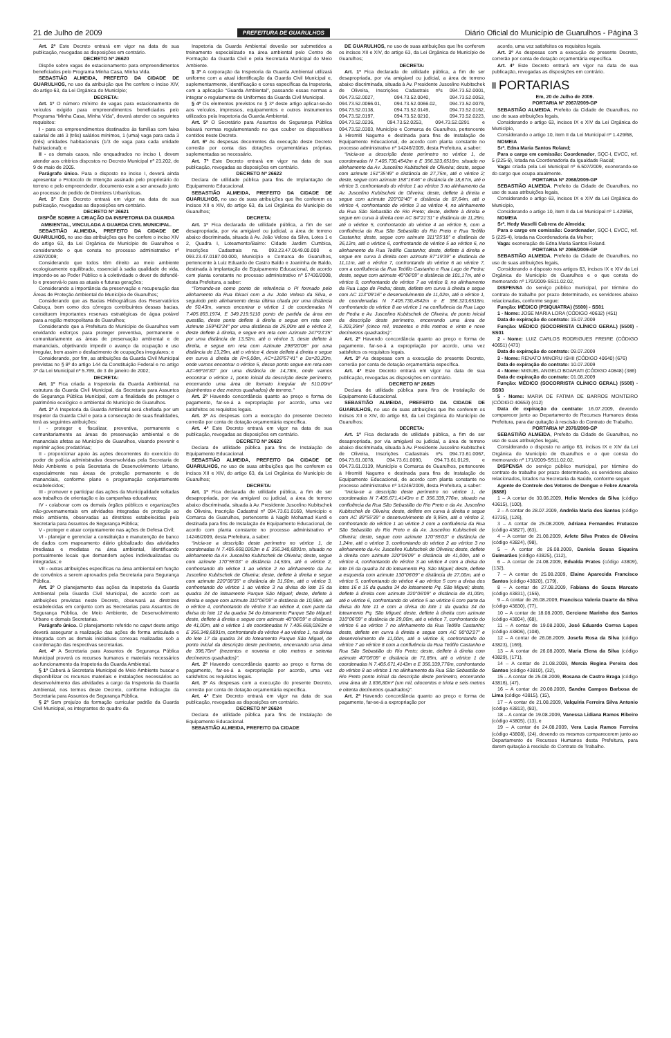21 de Julho de 2009 PREFEITURA DE GUARULHOS Diário Oficial do Município de Guarulhos - Página 3
Art. 2º Este Decreto entrará em vigor na data de sua publicação, revogadas as disposições em contrário.
DECRETO Nº 26620
Dispõe sobre vagas de estacionamento para empreendimentos beneficiados pelo Programa Minha Casa, Minha Vida.
SEBASTIÃO ALMEIDA, PREFEITO DA CIDADE DE GUARULHOS, no uso da atribuição que lhe confere o inciso XIV, do artigo 63, da Lei Orgânica do Município;
DECRETA:
Art. 1º O número mínimo de vagas para estacionamento de veículos exigido para empreendimentos beneficiados pelo Programa “Minha Casa, Minha Vida”, deverá atender os seguintes requisitos:
I - para os empreendimentos destinados às famílias com faixa salarial de até 3 (três) salários mínimos, 1 (uma) vaga para cada 3 (três) unidades habitacionais (1/3 de vaga para cada unidade habitacional); e
II - os demais casos, não enquadrados no inciso I, devem atender aos critérios dispostos no Decreto Municipal nº 23.202, de 9 de maio de 2005.
Parágrafo único. Para o disposto no inciso I, deverá ainda apresentar o Protocolo de Intenção assinado pelo proprietário do terreno e pelo empreendedor, documento este a ser anexado junto ao processo de pedido de Diretrizes Urbanísticas.
Art. 3° Este Decreto entrará em vigor na data de sua publicação, revogadas as disposições em contrário.
DECRETO Nº 26621
DISPÕE SOBRE A CRIAÇÃO DA INSPETORIA DA GUARDA AMBIENTAL, VINCULADA A GUARDA CIVIL MUNICIPAL.
SEBASTIÃO ALMEIDA, PREFEITO DA CIDADE DE GUARULHOS, no uso das atribuições que lhe confere o inciso XIV do artigo 63, da Lei Orgânica do Município de Guarulhos e considerando o que consta no processo administrativo nº 4287/2009;
Considerando que todos têm direito ao meio ambiente ecologicamente equilibrado, essencial à sadia qualidade de vida, impondo-se ao Poder Público e à coletividade o dever de defendê-lo e preservá-lo para as atuais e futuras gerações;
Considerando a importância da preservação e recuperação das Áreas de Proteção Ambiental do Município de Guarulhos;
Considerando que as Bacias Hidrográficas dos Reservatórios Cabuçu, bem como dos córregos contribuintes dessas bacias, constituem importantes reservas estratégicas de água potável para a região metropolitana de Guarulhos;
Considerando que a Prefeitura do Município de Guarulhos vem envidando esforços para proteger preventiva, permanente e comunitariamente as áreas de preservação ambiental e de mananciais, objetivando impedir o avanço da ocupação e uso irregular, bem assim o desfazimento de ocupações irregulares; e
Considerando, por fim, as atribuições da Guarda Civil Municipal previstas no § 8º do artigo 144 da Constituição Federal e no artigo 3º da Lei Municipal nº 5.769, de 3 de janeiro de 2002;
DECRETA:
Art. 1º Fica criada a Inspetoria da Guarda Ambiental, na estrutura da Guarda Civil Municipal, da Secretaria para Assuntos de Segurança Pública Municipal, com a finalidade de proteger o patrimônio ecológico e ambiental do Município de Guarulhos.
Art. 2º A Inspetoria da Guarda Ambiental será chefiada por um Inspetor da Guarda Civil e para a consecução de suas finalidades, terá as seguintes atribuições:
I - proteger e fiscalizar, preventiva, permanente e comunitariamente as áreas de preservação ambiental e de mananciais afetas ao Município de Guarulhos, visando prevenir e reprimir ações predatórias;
II - proporcionar apoio às ações decorrentes do exercício do poder de polícia administrativa desenvolvidas pela Secretaria de Meio Ambiente e pela Secretaria de Desenvolvimento Urbano, especialmente nas áreas de proteção permanente e de mananciais, conforme plano e programação conjuntamente estabelecidos;
III - promover e participar das ações da Municipalidade voltadas aos trabalhos de orientação e às campanhas educativas;
IV - colaborar com os demais órgãos públicos e organizações não-governamentais em atividades integradas de proteção ao meio ambiente, observadas as diretrizes estabelecidas pela Secretaria para Assuntos de Segurança Pública;
V - proteger e atuar conjuntamente nas ações de Defesa Civil;
VI - planejar e gerenciar a constituição e manutenção de banco de dados com mapeamento diário globalizado das atividades imediatas e mediatas na área ambiental, identificando pontualmente locais que demandem ações individualizadas ou integradas; e
VII - outras atribuições específicas na área ambiental em função de convênios a serem aprovados pela Secretaria para Segurança Pública.
Art. 3º O planejamento das ações da Inspetoria da Guarda Ambiental pela Guarda Civil Municipal, de acordo com as atribuições previstas neste Decreto, observará as diretrizes estabelecidas em conjunto com as Secretarias para Assuntos de Segurança Pública, de Meio Ambiente, de Desenvolvimento Urbano e demais Secretarias.
Parágrafo único. O planejamento referido no caput deste artigo deverá assegurar a realização das ações de forma articulada e integrada com as demais iniciativas conexas realizadas sob a coordenação das respectivas secretarias.
Art. 4º A Secretaria para Assuntos de Segurança Pública Municipal proverá os recursos humanos e materiais necessários ao funcionamento da Inspetoria da Guarda Ambiental.
§ 1º Caberá à Secretaria Municipal de Meio Ambiente buscar e disponibilizar os recursos materiais e instalações necessários ao desenvolvimento das atividades a cargo da Inspetoria da Guarda Ambiental, nos termos deste Decreto, conforme indicação da Secretaria para Assuntos de Segurança Pública.
§ 2º Sem prejuízo da formação curricular padrão da Guarda Civil Municipal, os integrantes do quadro da
Inspetoria da Guarda Ambiental deverão ser submetidos a treinamento especializado na área ambiental pelo Centro de Formação da Guarda Civil e pela Secretaria Municipal do Meio Ambiente.
§ 3º A corporação da Inspetoria da Guarda Ambiental utilizará uniforme com a atual identificação da Guarda Civil Municipal e, suplementarmente, identificação e cores específicas da Inspetoria, com a aplicação “Guarda Ambiental”, passando essas normas a integrar o regulamento de Uniformes da Guarda Civil Municipal.
§ 4º Os elementos previstos no § 3º deste artigo aplicar-se-ão aos veículos, impressos, equipamentos e outros instrumentos utilizados pela Inspetoria da Guarda Ambiental.
Art. 5º O Secretário para Assuntos de Segurança Pública baixará normas regulamentando no que couber os dispositivos contidos neste Decreto.
Art. 6º As despesas decorrentes da execução deste Decreto correrão por conta das dotações orçamentárias próprias, suplementadas se necessário.
Art. 7º Este Decreto entrará em vigor na data de sua publicação, revogadas as disposições em contrário.
DECRETO Nº 26622
Declara de utilidade pública para fins de Implantação de Equipamento Educacional.
SEBASTIÃO ALMEIDA, PREFEITO DA CIDADE DE GUARULHOS, no uso de suas atribuições que lhe conferem os incisos XII e XIV, do artigo 63, da Lei Orgânica do Município de Guarulhos;
DECRETA:
Art. 1º Fica declarada de utilidade pública, a fim de ser desapropriada, por via amigável ou judicial, a área de terreno abaixo discriminada, situada à Av. João Veloso da Silva, Lotes 1 e 2, Quadra I, Loteamento/Bairro: Cidade Jardim Cumbica, Inscrições Cadastrais ns. 093.23.47.0149.00.000 e 093.23.47.0187.00.000, Município e Comarca de Guarulhos, pertencente à Luiz Eduardo de Castro Baldo e Joaninha de Baldo, destinada à Implantação de Equipamento Educacional, de acordo com planta constante no processo administrativo nº 57430/2008, desta Prefeitura, a saber:
“Tomando-se como ponto de referência o PI formado pelo alinhamento da Rua Ibiraci com a Av. João Veloso da Silva, e seguindo pelo alinhamento desta última citada por uma distância de 50,43m, vamos encontrar o vértice 1 de coordenadas N 7.405.893.1974, E 349.219.5110 ponto de partida da área em questão, deste ponto deflete à direita e segue em reta com Azimute 159º42'34" por uma distância de 25,00m até o vértice 2, deste deflete à direita, e segue em reta com Azimute 247º23'35" por uma distância de 13,52m, até o vértice 3, deste deflete à direita, e segue em reta com Azimute 298º20'08" por uma distância de 13,29m, até o vértice 4, deste deflete à direita e segue em curva à direita de R=5,00m, AC=126º57'41" e Ds=20,20m, onde vamos encontrar o vértice 5, desse ponto segue em reta com AZ=66º16'30" por uma distância de 14,78m, onde vamos encontrar o vértice 1, ponto inicial da descrição deste perímetro, encerrando uma área de formato irregular de 510,00m² (quinhentos e dez metros quadrados) de terreno.”
Art. 2º Havendo concordância quanto ao preço e forma de pagamento, far-se-á a expropriação por acordo, uma vez satisfeitos os requisitos legais.
Art. 3º As despesas com a execução do presente Decreto correrão por conta de dotação orçamentária específica.
Art. 4º Este Decreto entrará em vigor na data de sua publicação, revogadas as disposições em contrário.
DECRETO Nº 26623
Declara de utilidade pública para fins de Instalação de Equipamento Educacional.
SEBASTIÃO ALMEIDA, PREFEITO DA CIDADE DE GUARULHOS, no uso de suas atribuições que lhe conferem os incisos XII e XIV, do artigo 63, da Lei Orgânica do Município de Guarulhos;
DECRETA:
Art. 1º Fica declarada de utilidade pública, a fim de ser desapropriada, por via amigável ou judicial, a área de terreno abaixo discriminada, situada à Av. Presidente Juscelino Kubitschek de Oliveira, Inscrição Cadastral nº 094.73.61.0169, Município e Comarca de Guarulhos, pertencente à Nagib Mohamad Kurdi e destinada para fins de Instalação de Equipamento Educacional, de acordo com planta constante no processo administrativo nº 14246/2009, desta Prefeitura, a saber:
“Inicia-se a descrição deste perímetro no vértice 1, de coordenadas N 7.405.668,0263m e E 356.348,6891m, situado no alinhamento da Av. Juscelino Kubitschek de Oliveira; deste, segue com azimute 170°55'03” e distância 14,53m, até o vértice 2, confrontando do vértice 1 ao vértice 2 no alinhamento da Av. Juscelino Kubitschek de Oliveira; deste, deflete à direita e segue com azimute 220°08'35” e distância de 31,50m, até o vértice 3, confrontando do vértice 1 ao vértice 3 na divisa do lote 15 da quadra 34 do loteamento Parque São Miguel; deste, deflete à direita e segue com azimute 310°06'09” e distância de 10,98m, até o vértice 4, confrontando do vértice 3 ao vértice 4, com parte da divisa do lote 12 da quadra 34 do loteamento Parque São Miguel; deste, deflete à direita e segue com azimute 40°06'09” e distância de 41,00m, até o vértice 1 de coordenadas N 7.405.668,0263m e E 356.348,6891m, confrontando do vértice 4 ao vértice 1, na divisa do lote 17 da quadra 34 do loteamento Parque São Miguel, de ponto inicial da descrição deste perímetro, encerrando uma área de 398,70m² (trezentos e noventa e oito metros e setenta decímetros quadrados)”.
Art. 2º Havendo concordância quanto ao preço e forma de pagamento, far-se-á a expropriação por acordo, uma vez satisfeitos os requisitos legais.
Art. 3º As despesas com a execução do presente Decreto, correrão por conta de dotação orçamentária específica.
Art. 4º Este Decreto entrará em vigor na data de sua publicação, revogadas as disposições em contrário.
DECRETO Nº 26624
Declara de utilidade pública para fins de Instalação de Equipamento Educacional.
SEBASTIÃO ALMEIDA, PREFEITO DA CIDADE
DE GUARULHOS, no uso de suas atribuições que lhe conferem os incisos XII e XIV, do artigo 63, da Lei Orgânica do Município de Guarulhos;
DECRETA:
Art. 1º Fica declarada de utilidade pública, a fim de ser desapropriada, por via amigável ou judicial, a área de terreno abaixo discriminada, situada à Av. Presidente Juscelino Kubitschek de Oliveira, Inscrições Cadastrais nºs 094.73.52.0001, 094.73.52.0027, 094.73.52.0040, 094.73.52.0053, 094.73.52.0066.01, 094.73.52.0066.02, 094.73.52.0079, 094.73.52.0138, 094.73.52.0149, 094.73.52.0162, 094.73.52.0197, 094.73.52.0210, 094.73.52.0223, 094.73.52.0236, 094.73.52.0253, 094.73.52.0291 e 094.73.52.0303, Município e Comarca de Guarulhos, pertencente à Hiromiti Nagumo e destinada para fins de Instalação de Equipamento Educacional, de acordo com planta constante no processo administrativo nº 14246/2009, desta Prefeitura, a saber:
“Inicia-se a descrição deste perímetro no vértice 1, de coordenadas N 7.405.730,4542m e E 356.323,6518m, situado no alinhamento da Av. Juscelino Kubitschek de Oliveira; deste, segue com azimute 151°35'49” e distância de 27,75m, até o vértice 2; deste, segue com azimute 158°16'46” e distância de 18,67m, até o vértice 3, confrontando do vértice 1 ao vértice 3 no alinhamento da Av. Juscelino Kubitschek de Oliveira; deste, deflete à direita e segue com azimute 220°02'40” e distância de 87,64m, até o vértice 4, confrontando do vértice 3 ao vértice 4, no alinhamento da Rua São Sebastião do Rio Preto; deste, deflete à direita e segue em curva à direita com AC 84°21'31” e distância de 11,29m, até o vértice 5, confrontando do vértice 4 ao vértice 5, com a confluência da Rua São Sebastião do Rio Preto e Rua Teófilo Castanho; deste, segue com azimute 311°25'18” e distância de 36,12m, até o vértice 6, confrontando do vértice 5 ao vértice 6, no alinhamento da Rua Teófilo Castanho; deste, deflete à direita e segue em curva à direita com azimute 87°19'39” e distância de 11,11m, até o vértice 7, confrontando do vértice 6 ao vértice 7, com a confluência da Rua Teófilo Castanho e Rua Lago de Pedra; deste, segue com azimute 40°06'09” e distância de 101,17m, até o vértice 8, confrontando do vértice 7 ao vértice 8, no alinhamento da Rua Lago de Pedra; deste, deflete em curva à direita e segue com AC 113°09'16” e desenvolvimento de 11,02m, até o vértice 1, de coordenadas N 7.405.730,4542m e E 356.323,6518m, confrontando do vértice 8 ao vértice 1 na confluência da Rua Lago de Pedra e Av. Juscelino Kubitschek de Oliveira, de ponto inicial da descrição deste perímetro, encerrando uma área de 5.303,29m² (cinco mil, trezentos e três metros e vinte e nove decímetros quadrados)”.
Art. 2º Havendo concordância quanto ao preço e forma de pagamento, far-se-á a expropriação por acordo, uma vez satisfeitos os requisitos legais.
Art. 3º As despesas com a execução do presente Decreto, correrão por conta de dotação orçamentária específica.
Art. 4º Este Decreto entrará em vigor na data de sua publicação, revogadas as disposições em contrário.
DECRETO Nº 26625
Declara de utilidade pública para fins de Instalação de Equipamento Educacional.
SEBASTIÃO ALMEIDA, PREFEITO DA CIDADE DE GUARULHOS, no uso de suas atribuições que lhe conferem os incisos XII e XIV, do artigo 63, da Lei Orgânica do Município de Guarulhos;
DECRETA:
Art. 1º Fica declarada de utilidade pública, a fim de ser desapropriada, por via amigável ou judicial, a área de terreno abaixo discriminada, situada à Av. Presidente Juscelino Kubitschek de Oliveira, Inscrições Cadastrais nºs 094.73.61.0067, 094.73.61.0078, 094.73.61.0090, 094.73.61.0129, e 094.73.61.0139, Município e Comarca de Guarulhos, pertencente à Hiromiti Nagumo e destinada para fins de Instalação de Equipamento Educacional, de acordo com planta constante no processo administrativo nº 14246/2009, desta Prefeitura, a saber:
“Inicia-se a descrição deste perímetro no vértice 1, de coordenadas N 7.405.671,4143m e E 356.339,776m, situado na confluência da Rua São Sebastião do Rio Preto e da Av. Juscelino Kubitschek de Oliveira; deste, deflete em curva à direita e segue com AC 89°55'39” e desenvolvimento de 9,95m, até o vértice 2, confrontando do vértice 1 ao vértice 2 com a confluência da Rua São Sebastião do Rio Preto e da Av. Juscelino Kubitschek de Oliveira; deste, segue com azimute 170°55'03” e distância de 1,24m, até o vértice 3, confrontando do vértice 2 ao vértice 3 no alinhamento da Av. Juscelino Kubitschek de Oliveira; deste, deflete à direita com azimute 220°06'09” e distância de 41,00m, até o vértice 4, confrontando do vértice 3 ao vértice 4 com a divisa do lote 16 da quadra 34 do loteamento Pq. São Miguel; deste, deflete a esquerda com azimute 130°06'09” e distância de 27,00m, até o vértice 5, confrontando do vértice 4 ao vértice 5 com a divisa dos lotes 16 e 15 da quadra 34 do loteamento Pq. São Miguel; deste, deflete à direita com azimute 220°06'09” e distância de 41,00m, até o vértice 6, confrontando do vértice 5 ao vértice 6 com parte da divisa do lote 11 e com a divisa do lote 1 da quadra 34 do loteamento Pq. São Miguel; deste, deflete à direita com azimute 310°06'09” e distância de 29,00m, até o vértice 7, confrontando do vértice 6 ao vértice 7 no alinhamento da Rua Teófilo Castanho; deste, deflete em curva à direita e segue com AC 90°02'27” e desenvolvimento de 11,00m, até o vértice 8, confrontando do vértice 7 ao vértice 8 com a confluência da Rua Teófilo Castanho e Rua São Sebastião do Rio Preto; deste, deflete à direita com azimute 40°06'09” e distância de 71,85m, até o vértice 1 de coordenadas N 7.405.671,4143m e E 356.339,776m, confrontando do vértice 8 ao vértice 1 no alinhamento da Rua São Sebastião do Rio Preto ponto inicial da descrição deste perímetro, encerrando uma área de 1.836,80m² (um mil, oitocentos e trinta e seis metros e oitenta decímetros quadrados)”.
Art. 2º Havendo concordância quanto ao preço e forma de pagamento, far-se-á a expropriação por
acordo, uma vez satisfeitos os requisitos legais.
Art. 3º As despesas com a execução do presente Decreto, correrão por conta de dotação orçamentária específica.
Art. 4º Este Decreto entrará em vigor na data de sua publicação, revogadas as disposições em contrário.
PORTARIAS
Em, 20 de Julho de 2009.
PORTARIA Nº 2067/2009-GP
SEBASTIÃO ALMEIDA, Prefeito da Cidade de Guarulhos, no uso de suas atribuições legais,
Considerando o artigo 63, incisos IX e XIV da Lei Orgânica do Município,
Considerando o artigo 10, item II da Lei Municipal nº 1.429/68,
NOMEIA
Srª. Edna Maria Santos Roland;
Para o cargo em comissão: Coordenador, SQC-I, EVCC, ref. 5 (225-6), lotada na Coordenadoria da Igualdade Racial;
Vaga: criada pela Lei Municipal nº 6.507/2009, exonerando-se do cargo que ocupa atualmente.
PORTARIA Nº 2068/2009-GP
SEBASTIÃO ALMEIDA, Prefeito da Cidade de Guarulhos, no uso de suas atribuições legais,
Considerando o artigo 63, incisos IX e XIV da Lei Orgânica do Município,
Considerando o artigo 10, item II da Lei Municipal nº 1.429/68,
NOMEIA
Srª. Hedy Maselli Cabrera de Almeida;
Para o cargo em comissão: Coordenador, SQC-I, EVCC, ref. 5 (225-4), lotada na Coordenadoria da Mulher;
Vaga: exoneração de Edna Maria Santos Roland.
PORTARIA Nº 2069/2009-GP
SEBASTIÃO ALMEIDA, Prefeito da Cidade de Guarulhos, no uso de suas atribuições legais,
Considerando o disposto nos artigos 63, incisos IX e XIV da Lei Orgânica do Município de Guarulhos e o que consta do memorando nº 170/2009-SS11.02.02,
DISPENSA do serviço público municipal, por término do contrato de trabalho por prazo determinado, os servidores abaixo relacionadas, conforme segue:
Função: MÉDICO (PSIQUIATRA) (5500) - SS01
1 - Nome: JOSE MARIA LORA (CÓDIGO 40632) (451)
Data de expiração do contrato: 15.07.2009
Função: MÉDICO (SOCORRISTA CLÍNICO GERAL) (5500) - SS01
2 - Nome: LUIZ CARLOS RODRIGUES FREIRE (CÓDIGO 40651) (473)
Data de expiração do contrato: 09.07.2009
3 - Nome: RENATO MINORU ISHII (CÓDIGO 40640) (676)
Data de expiração do contrato: 10.07.2009
4 - Nome: MIGUEL ANGELO BOARATI (CÓDIGO 40848) (386)
Data de expiração do contrato: 01.08.2009
Função: MÉDICO (SOCORRISTA CLÍNICO GERAL) (5500) - SS03
5 - Nome: MARIA DE FATIMA DE BARROS MONTEIRO (CÓDIGO 40653) (412)
Data de expiração do contrato: 16.07.2009, devendo comparecer junto ao Departamento de Recursos Humanos desta Prefeitura, para dar quitação à rescisão do Contrato de Trabalho.
PORTARIA Nº 2070/2009-GP
SEBASTIÃO ALMEIDA, Prefeito da Cidade de Guarulhos, no uso de suas atribuições legais,
Considerando o disposto no artigo 63, incisos IX e XIV da Lei Orgânica do Município de Guarulhos e o que consta do memorando nº 171/2009-SS11.02.02,
DISPENSA do serviço público municipal, por término do contrato de trabalho por prazo determinado, os servidores abaixo relacionados, lotados na Secretaria da Saúde, conforme segue:
Agente de Controle dos Vetores de Dengue e Febre Amarela (8888)
1 – A contar de 30.06.2009, Helio Mendes da Silva (código 43615), (100),
2 – A contar de 28.07.2009, Andréia Maria dos Santos (código 43735), (126),
3 – A contar de 25.08.2009, Adriana Fernandes Frutuozo (código 43827), (63),
4 – A contar de 21.08.2009, Arlete Silva Prates de Oliveira (código 43824), (98),
5 – A contar de 26.08.2009, Daniela Sousa Siqueira Guimarães (código 43825), (112),
6 – A contar de 24.08.2009, Edvalda Prates (código 43809), (132),
7 – A contar de 25.08.2009, Elaine Aparecida Francisco Santos (código 43820), (179),
8 – A contar de 27.08.2009, Fabiana de Souza Marcato (código 43831), (155),
9 – A contar de 26.08.2009, Francisca Valeria Duarte da Silva (código 43830), (77),
10 – A contar de 18.08.2009, Gercione Marinho dos Santos (código 43804), (68),
11 – A contar de 19.08.2009, José Eduardo Correa Lopes (código 43806), (108),
12 – A contar de 26.08.2009, Josefa Rosa da Silva (código 43823), (169),
13 – A contar de 26.08.2009, Maria Elena da Silva (código 43829), (171),
14 – A contar de 21.08.2009, Mercia Regina Pereira dos Santos (código 43810), (32),
15 – A contar de 25.08.2009, Rosana de Castro Braga (código 43816), (47),
16 – A contar de 20.08.2009, Sandra Campos Barbosa de Lima (código 43815), (15),
17 – A contar de 21.08.2009, Valquíria Ferreira Silva Antonio (código 43813), (83),
18 – A contar de 19.08.2009, Vanessa Lidiana Ramos Ribeiro (código 43805), (13), e
19 – A contar de 24.08.2009, Vera Lucia Ramos Ferreira (código 43808), (24), devendo os mesmos comparecerem junto ao Departamento de Recursos Humanos desta Prefeitura, para darem quitação à rescisão do Contrato de Trabalho.